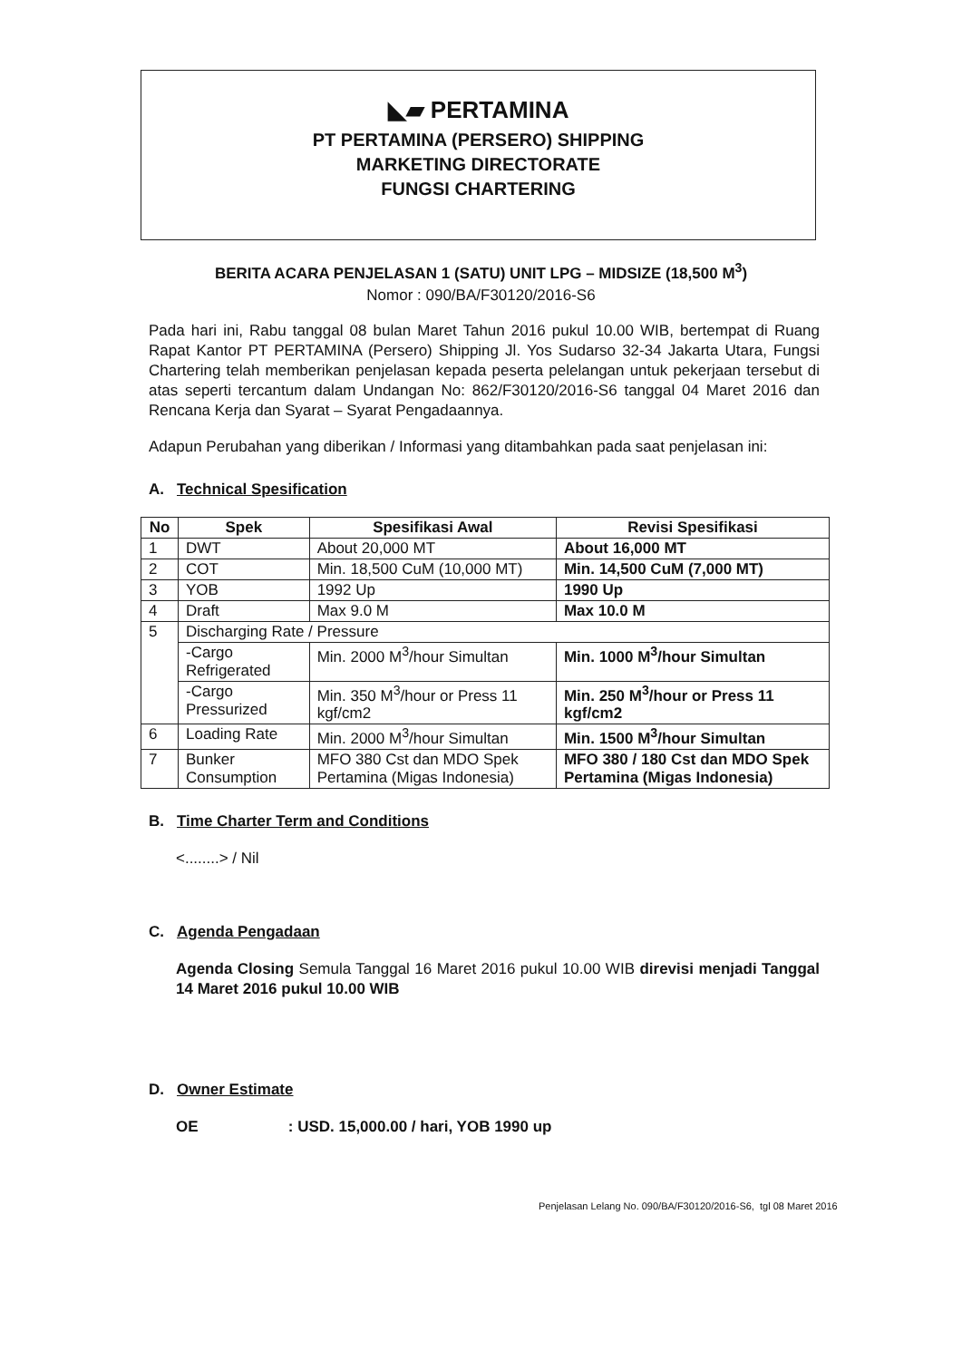◣▰ PERTAMINA
PT PERTAMINA (PERSERO) SHIPPING
MARKETING DIRECTORATE
FUNGSI CHARTERING
BERITA ACARA PENJELASAN 1 (SATU) UNIT LPG – MIDSIZE (18,500 M<sup>3</sup>)
Nomor : 090/BA/F30120/2016-S6
Pada hari ini, Rabu tanggal 08 bulan Maret Tahun 2016 pukul 10.00 WIB, bertempat di Ruang Rapat Kantor PT PERTAMINA (Persero) Shipping Jl. Yos Sudarso 32-34 Jakarta Utara, Fungsi Chartering telah memberikan penjelasan kepada peserta pelelangan untuk pekerjaan tersebut di atas seperti tercantum dalam Undangan No: 862/F30120/2016-S6 tanggal 04 Maret 2016 dan Rencana Kerja dan Syarat – Syarat Pengadaannya.
Adapun Perubahan yang diberikan / Informasi yang ditambahkan pada saat penjelasan ini:
A. Technical Spesification
| No | Spek | Spesifikasi Awal | Revisi Spesifikasi |
| --- | --- | --- | --- |
| 1 | DWT | About 20,000 MT | About 16,000 MT |
| 2 | COT | Min. 18,500 CuM (10,000 MT) | Min. 14,500 CuM (7,000 MT) |
| 3 | YOB | 1992 Up | 1990 Up |
| 4 | Draft | Max 9.0 M | Max 10.0 M |
| 5 | Discharging Rate / Pressure | | |
| | -Cargo Refrigerated | Min. 2000 M<sup>3</sup>/hour Simultan | Min. 1000 M<sup>3</sup>/hour Simultan |
| | -Cargo Pressurized | Min. 350 M<sup>3</sup>/hour or Press 11 kgf/cm2 | Min. 250 M<sup>3</sup>/hour or Press 11 kgf/cm2 |
| 6 | Loading Rate | Min. 2000 M<sup>3</sup>/hour Simultan | Min. 1500 M<sup>3</sup>/hour Simultan |
| 7 | Bunker Consumption | MFO 380 Cst dan MDO Spek Pertamina (Migas Indonesia) | MFO 380 / 180 Cst dan MDO Spek Pertamina (Migas Indonesia) |
B. Time Charter Term and Conditions
<........> / Nil
C. Agenda Pengadaan
Agenda Closing Semula Tanggal 16 Maret 2016 pukul 10.00 WIB direvisi menjadi Tanggal 14 Maret 2016 pukul 10.00 WIB
D. Owner Estimate
OE : USD. 15,000.00 / hari, YOB 1990 up
Penjelasan Lelang No. 090/BA/F30120/2016-S6, tgl 08 Maret 2016